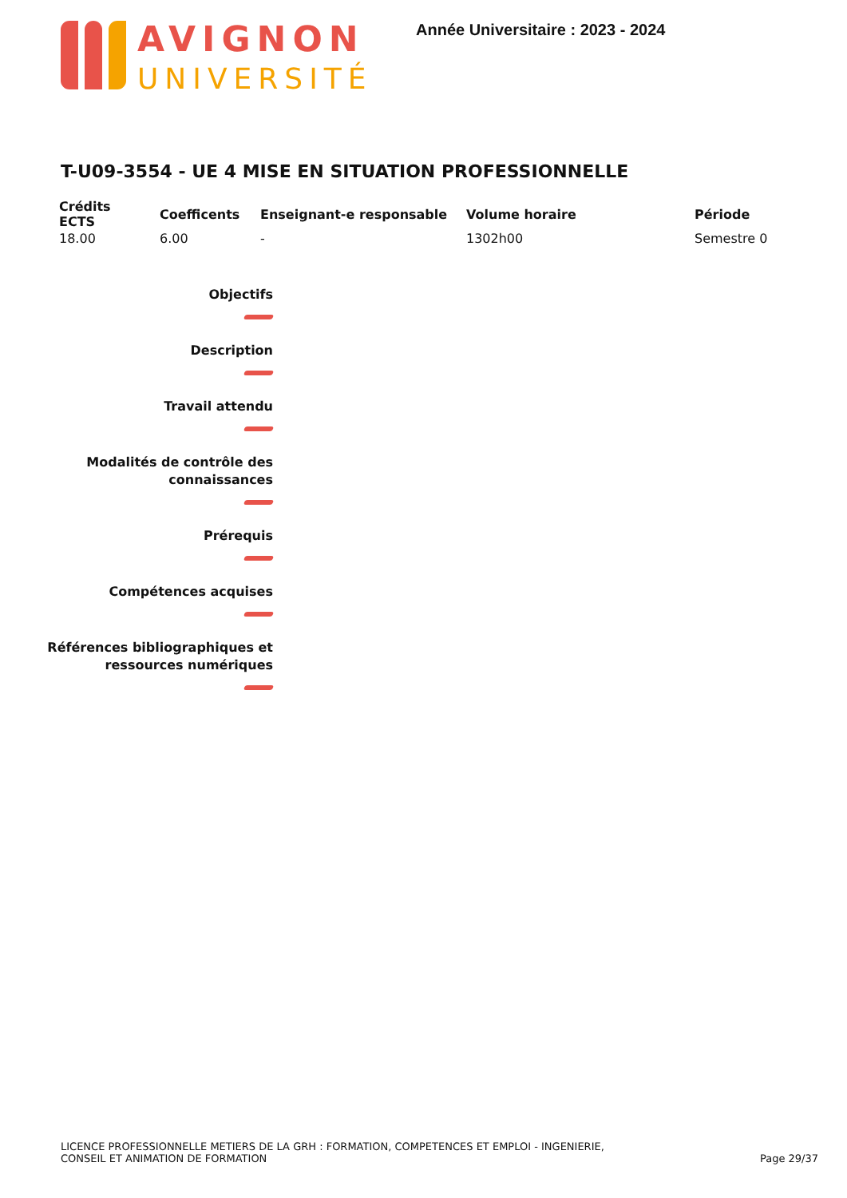AVIGNON
UNIVERSITÉ
Année Universitaire : 2023 - 2024
T-U09-3554 - UE 4 MISE EN SITUATION PROFESSIONNELLE
| Crédits ECTS | Coefficents | Enseignant-e responsable | Volume horaire | Période |
| --- | --- | --- | --- | --- |
| 18.00 | 6.00 | - | 1302h00 | Semestre 0 |
Objectifs
Description
Travail attendu
Modalités de contrôle des
connaissances
Prérequis
Compétences acquises
Références bibliographiques et
ressources numériques
LICENCE PROFESSIONNELLE METIERS DE LA GRH : FORMATION, COMPETENCES ET EMPLOI - INGENIERIE,
CONSEIL ET ANIMATION DE FORMATION
Page 29/37